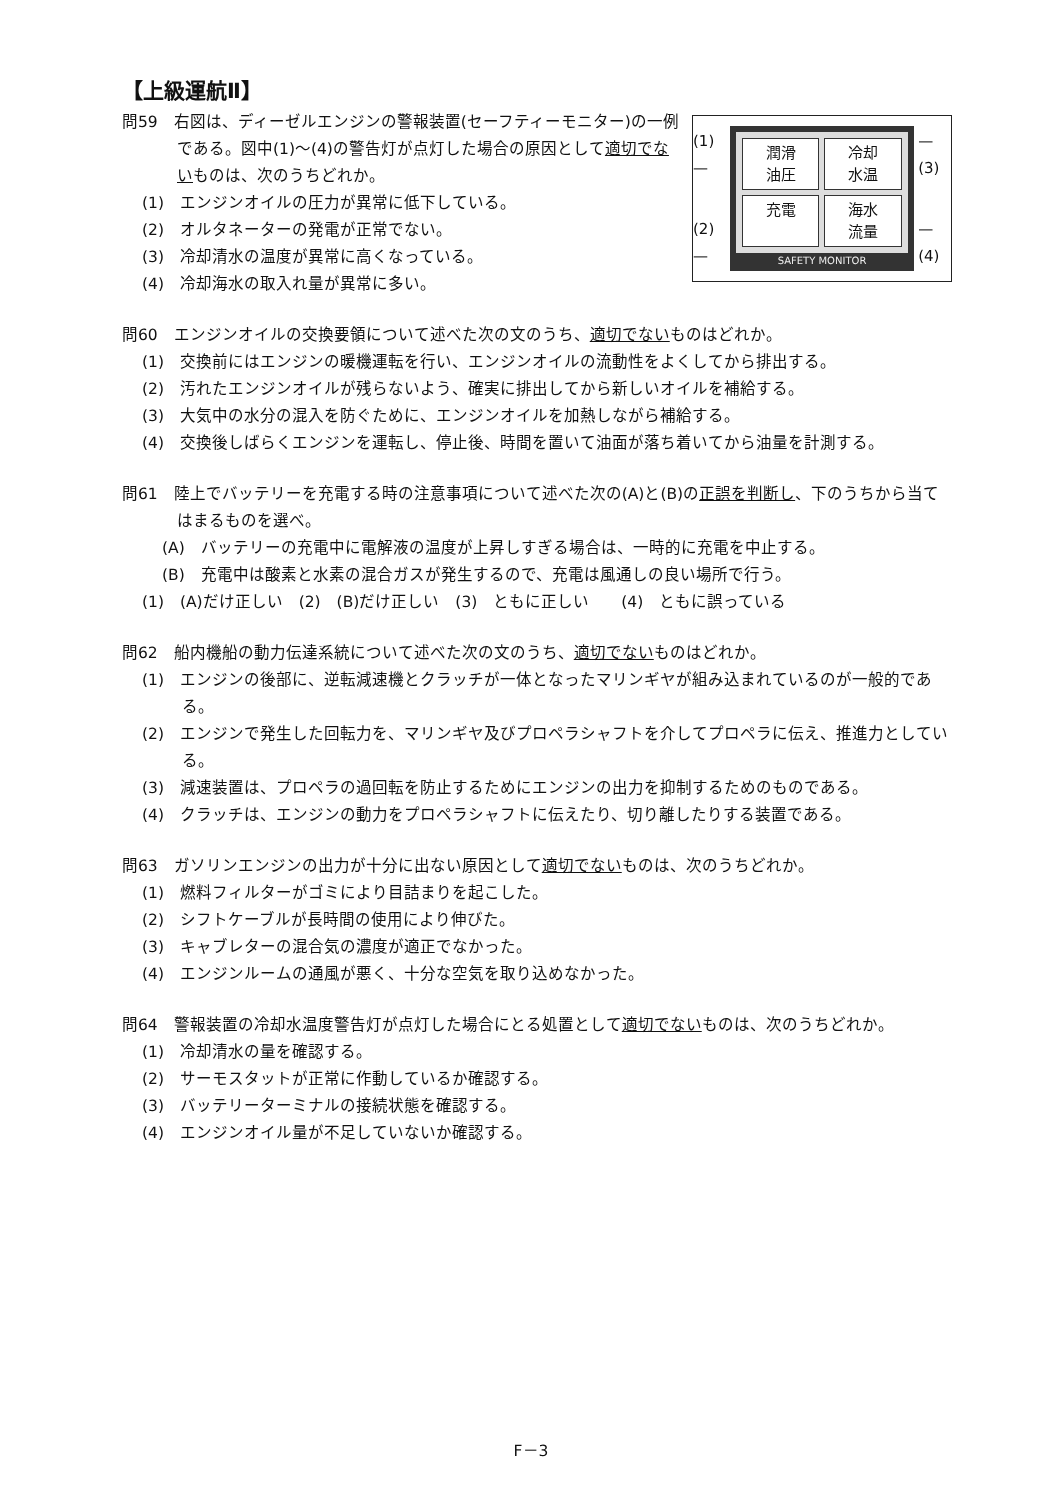【上級運航Ⅱ】
(1)—
(2)—
潤滑
油圧
冷却
水温
充電
海水
流量
SAFETY MONITOR
—(3)
—(4)
問59　右図は、ディーゼルエンジンの警報装置(セーフティーモニター)の一例である。図中(1)～(4)の警告灯が点灯した場合の原因として適切でないものは、次のうちどれか。
(1)　エンジンオイルの圧力が異常に低下している。
(2)　オルタネーターの発電が正常でない。
(3)　冷却清水の温度が異常に高くなっている。
(4)　冷却海水の取入れ量が異常に多い。
問60　エンジンオイルの交換要領について述べた次の文のうち、適切でないものはどれか。
(1)　交換前にはエンジンの暖機運転を行い、エンジンオイルの流動性をよくしてから排出する。
(2)　汚れたエンジンオイルが残らないよう、確実に排出してから新しいオイルを補給する。
(3)　大気中の水分の混入を防ぐために、エンジンオイルを加熱しながら補給する。
(4)　交換後しばらくエンジンを運転し、停止後、時間を置いて油面が落ち着いてから油量を計測する。
問61　陸上でバッテリーを充電する時の注意事項について述べた次の(A)と(B)の正誤を判断し、下のうちから当てはまるものを選べ。
(A)　バッテリーの充電中に電解液の温度が上昇しすぎる場合は、一時的に充電を中止する。
(B)　充電中は酸素と水素の混合ガスが発生するので、充電は風通しの良い場所で行う。
(1)　(A)だけ正しい　(2)　(B)だけ正しい　(3)　ともに正しい　　(4)　ともに誤っている
問62　船内機船の動力伝達系統について述べた次の文のうち、適切でないものはどれか。
(1)　エンジンの後部に、逆転減速機とクラッチが一体となったマリンギヤが組み込まれているのが一般的である。
(2)　エンジンで発生した回転力を、マリンギヤ及びプロペラシャフトを介してプロペラに伝え、推進力としている。
(3)　減速装置は、プロペラの過回転を防止するためにエンジンの出力を抑制するためのものである。
(4)　クラッチは、エンジンの動力をプロペラシャフトに伝えたり、切り離したりする装置である。
問63　ガソリンエンジンの出力が十分に出ない原因として適切でないものは、次のうちどれか。
(1)　燃料フィルターがゴミにより目詰まりを起こした。
(2)　シフトケーブルが長時間の使用により伸びた。
(3)　キャブレターの混合気の濃度が適正でなかった。
(4)　エンジンルームの通風が悪く、十分な空気を取り込めなかった。
問64　警報装置の冷却水温度警告灯が点灯した場合にとる処置として適切でないものは、次のうちどれか。
(1)　冷却清水の量を確認する。
(2)　サーモスタットが正常に作動しているか確認する。
(3)　バッテリーターミナルの接続状態を確認する。
(4)　エンジンオイル量が不足していないか確認する。
F－3